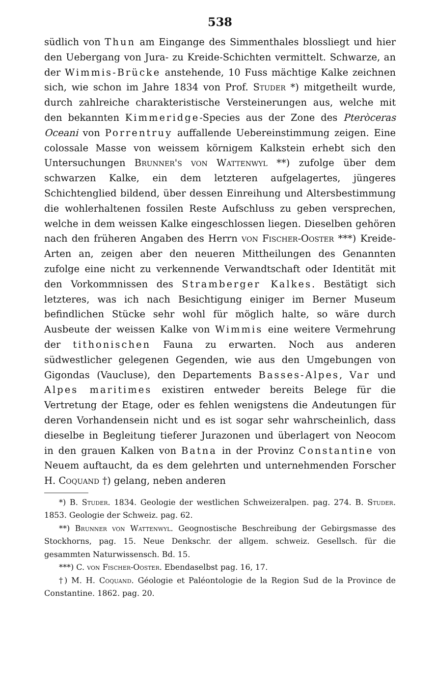538
südlich von Thun am Eingange des Simmenthales blossliegt und hier den Uebergang von Jura- zu Kreide-Schichten vermittelt. Schwarze, an der Wimmis-Brücke anstehende, 10 Fuss mächtige Kalke zeichnen sich, wie schon im Jahre 1834 von Prof. Studer *) mitgetheilt wurde, durch zahlreiche charakteristische Versteinerungen aus, welche mit den bekannten Kimmeridge-Species aus der Zone des Pteròceras Oceani von Porrentruy auffallende Uebereinstimmung zeigen. Eine colossale Masse von weissem körnigem Kalkstein erhebt sich den Untersuchungen Brunner's von Wattenwyl **) zufolge über dem schwarzen Kalke, ein dem letzteren aufgelagertes, jüngeres Schichtenglied bildend, über dessen Einreihung und Altersbestimmung die wohlerhaltenen fossilen Reste Aufschluss zu geben versprechen, welche in dem weissen Kalke eingeschlossen liegen. Dieselben gehören nach den früheren Angaben des Herrn von Fischer-Ooster ***) Kreide-Arten an, zeigen aber den neueren Mittheilungen des Genannten zufolge eine nicht zu verkennende Verwandtschaft oder Identität mit den Vorkommnissen des Stramberger Kalkes. Bestätigt sich letzteres, was ich nach Besichtigung einiger im Berner Museum befindlichen Stücke sehr wohl für möglich halte, so wäre durch Ausbeute der weissen Kalke von Wimmis eine weitere Vermehrung der tithonischen Fauna zu erwarten. Noch aus anderen südwestlicher gelegenen Gegenden, wie aus den Umgebungen von Gigondas (Vaucluse), den Departements Basses-Alpes, Var und Alpes maritimes existiren entweder bereits Belege für die Vertretung der Etage, oder es fehlen wenigstens die Andeutungen für deren Vorhandensein nicht und es ist sogar sehr wahrscheinlich, dass dieselbe in Begleitung tieferer Jurazonen und überlagert von Neocom in den grauen Kalken von Batna in der Provinz Constantine von Neuem auftaucht, da es dem gelehrten und unternehmenden Forscher H. Coquand †) gelang, neben anderen
*) B. Studer. 1834. Geologie der westlichen Schweizeralpen. pag. 274. B. Studer. 1853. Geologie der Schweiz. pag. 62.
**) Brunner von Wattenwyl. Geognostische Beschreibung der Gebirgsmasse des Stockhorns, pag. 15. Neue Denkschr. der allgem. schweiz. Gesellsch. für die gesammten Naturwissensch. Bd. 15.
***) C. von Fischer-Ooster. Ebendaselbst pag. 16, 17.
†) M. H. Coquand. Géologie et Paléontologie de la Region Sud de la Province de Constantine. 1862. pag. 20.